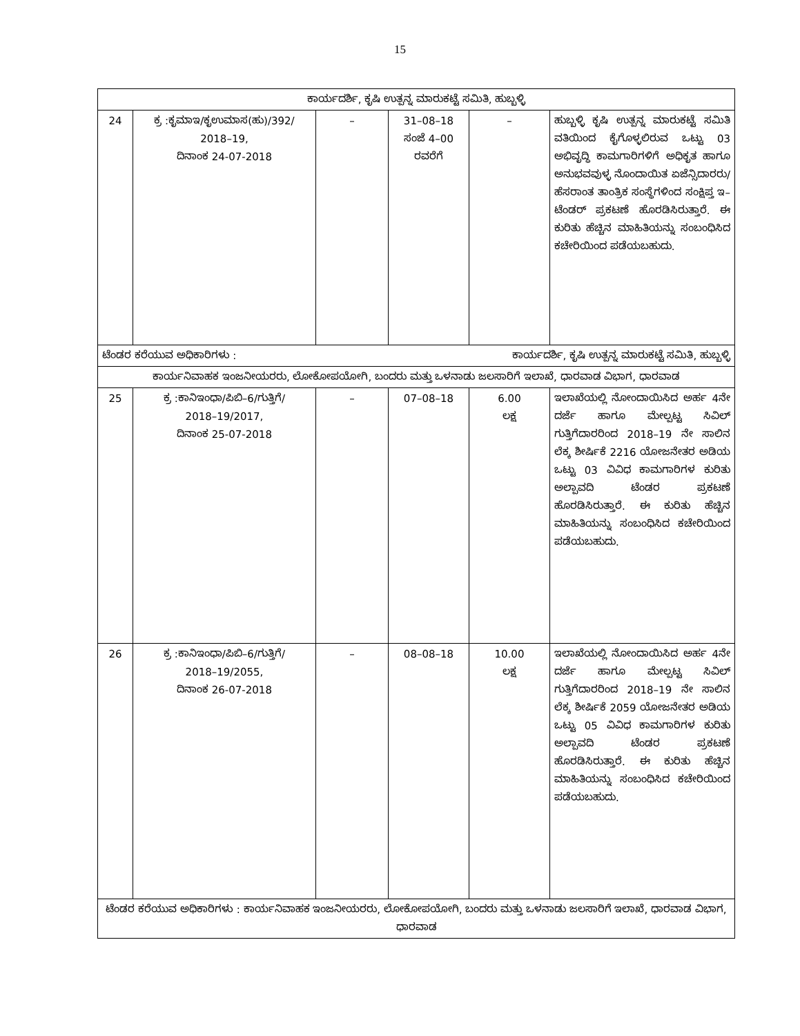15
| ಕಾರ್ಯದರ್ಶಿ, ಕೃಷಿ ಉತ್ಪನ್ನ ಮಾರುಕಟ್ಟೆ ಸಮಿತಿ, ಹುಬ್ಬಳ್ಳಿ | | | | | |
| 24 | ಕ್ರ :ಕೃಮಾಇ/ಕೃಉಮಾಸ(ಹು)/392/ 2018–19, ದಿನಾಂಕ 24-07-2018 | – | 31–08–18 ಸಂಜೆ 4–00 ರವರೆಗೆ | – | ಹುಬ್ಬಳ್ಳಿ ಕೃಷಿ ಉತ್ಪನ್ನ ಮಾರುಕಟ್ಟೆ ಸಮಿತಿ ವತಿಯಿಂದ ಕೈಗೊಳ್ಳಲಿರುವ ಒಟ್ಟು 03 ಅಭಿವೃದ್ಧಿ ಕಾಮಗಾರಿಗಳಿಗೆ ಅಧಿಕೃತ ಹಾಗೂ ಅನುಭವವುಳ್ಳ ನೊಂದಾಯಿತ ಏಜೆನ್ಸಿದಾರರು/ ಹೆಸರಾಂತ ತಾಂತ್ರಿಕ ಸಂಸ್ಥೆಗಳಿಂದ ಸಂಕ್ಷಿಪ್ತ ಇ–ಟೆಂಡರ್ ಪ್ರಕಟಣೆ ಹೊರಡಿಸಿರುತ್ತಾರೆ. ಈ ಕುರಿತು ಹೆಚ್ಚಿನ ಮಾಹಿತಿಯನ್ನು ಸಂಬಂಧಿಸಿದ ಕಚೇರಿಯಿಂದ ಪಡೆಯಬಹುದು. |
| ಟೆಂಡರ ಕರೆಯುವ ಅಧಿಕಾರಿಗಳು : ಕಾರ್ಯದರ್ಶಿ, ಕೃಷಿ ಉತ್ಪನ್ನ ಮಾರುಕಟ್ಟೆ ಸಮಿತಿ, ಹುಬ್ಬಳ್ಳಿ | | | | | |
| ಕಾರ್ಯನಿವಾಹಕ ಇಂಜನೀಯರರು, ಲೋಕೋಪಯೋಗಿ, ಬಂದರು ಮತ್ತು ಒಳನಾಡು ಜಲಸಾರಿಗೆ ಇಲಾಖೆ, ಧಾರವಾಡ ವಿಭಾಗ, ಧಾರವಾಡ | | | | | |
| 25 | ಕ್ರ :ಕಾನಿಇಂಧಾ/ಪಿಬಿ–6/ಗುತ್ತಿಗೆ/ 2018–19/2017, ದಿನಾಂಕ 25-07-2018 | – | 07–08–18 | 6.00 ಲಕ್ಷ | ಇಲಾಖೆಯಲ್ಲಿ ನೋಂದಾಯಿಸಿದ ಅರ್ಹ 4ನೇ ದರ್ಜೆ ಹಾಗೂ ಮೇಲ್ಪಟ್ಟ ಸಿವಿಲ್ ಗುತ್ತಿಗೆದಾರರಿಂದ 2018–19 ನೇ ಸಾಲಿನ ಲೆಕ್ಕ ಶೀರ್ಷಿಕೆ 2216 ಯೋಜನೇತರ ಅಡಿಯ ಒಟ್ಟು 03 ವಿವಿಧ ಕಾಮಗಾರಿಗಳ ಕುರಿತು ಅಲ್ಪಾವದಿ ಟೆಂಡರ ಪ್ರಕಟಣೆ ಹೊರಡಿಸಿರುತ್ತಾರೆ. ಈ ಕುರಿತು ಹೆಚ್ಚಿನ ಮಾಹಿತಿಯನ್ನು ಸಂಬಂಧಿಸಿದ ಕಚೇರಿಯಿಂದ ಪಡೆಯಬಹುದು. |
| 26 | ಕ್ರ :ಕಾನಿಇಂಧಾ/ಪಿಬಿ–6/ಗುತ್ತಿಗೆ/ 2018–19/2055, ದಿನಾಂಕ 26-07-2018 | – | 08–08–18 | 10.00 ಲಕ್ಷ | ಇಲಾಖೆಯಲ್ಲಿ ನೋಂದಾಯಿಸಿದ ಅರ್ಹ 4ನೇ ದರ್ಜೆ ಹಾಗೂ ಮೇಲ್ಪಟ್ಟ ಸಿವಿಲ್ ಗುತ್ತಿಗೆದಾರರಿಂದ 2018–19 ನೇ ಸಾಲಿನ ಲೆಕ್ಕ ಶೀರ್ಷಿಕೆ 2059 ಯೋಜನೇತರ ಅಡಿಯ ಒಟ್ಟು 05 ವಿವಿಧ ಕಾಮಗಾರಿಗಳ ಕುರಿತು ಅಲ್ಪಾವದಿ ಟೆಂಡರ ಪ್ರಕಟಣೆ ಹೊರಡಿಸಿರುತ್ತಾರೆ. ಈ ಕುರಿತು ಹೆಚ್ಚಿನ ಮಾಹಿತಿಯನ್ನು ಸಂಬಂಧಿಸಿದ ಕಚೇರಿಯಿಂದ ಪಡೆಯಬಹುದು. |
| ಟೆಂಡರ ಕರೆಯುವ ಅಧಿಕಾರಿಗಳು : ಕಾರ್ಯನಿವಾಹಕ ಇಂಜನೀಯರರು, ಲೋಕೋಪಯೋಗಿ, ಬಂದರು ಮತ್ತು ಒಳನಾಡು ಜಲಸಾರಿಗೆ ಇಲಾಖೆ, ಧಾರವಾಡ ವಿಭಾಗ, ಧಾರವಾಡ | | | | | |